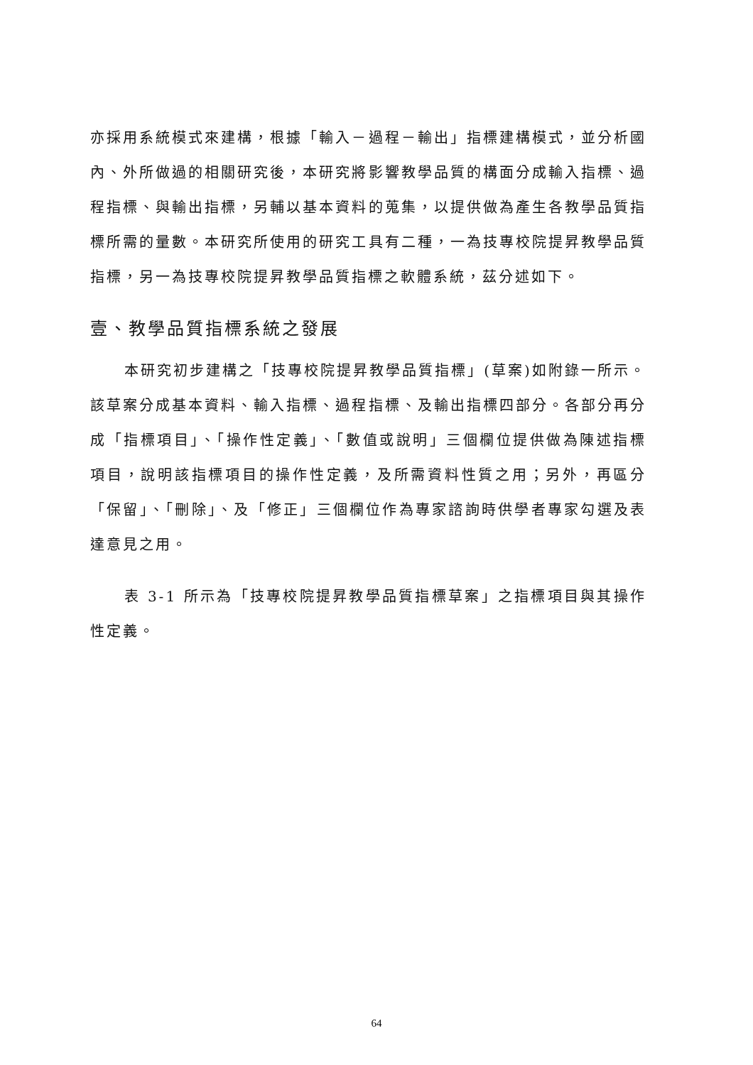亦採用系統模式來建構，根據「輸入－過程－輸出」指標建構模式，並分析國內、外所做過的相關研究後，本研究將影響教學品質的構面分成輸入指標、過程指標、與輸出指標，另輔以基本資料的蒐集，以提供做為產生各教學品質指標所需的量數。本研究所使用的研究工具有二種，一為技專校院提昇教學品質指標，另一為技專校院提昇教學品質指標之軟體系統，茲分述如下。
壹、教學品質指標系統之發展
本研究初步建構之「技專校院提昇教學品質指標」(草案)如附錄一所示。該草案分成基本資料、輸入指標、過程指標、及輸出指標四部分。各部分再分成「指標項目」、「操作性定義」、「數值或說明」三個欄位提供做為陳述指標項目，說明該指標項目的操作性定義，及所需資料性質之用；另外，再區分「保留」、「刪除」、及「修正」三個欄位作為專家諮詢時供學者專家勾選及表達意見之用。
表 3-1 所示為「技專校院提昇教學品質指標草案」之指標項目與其操作性定義。
64